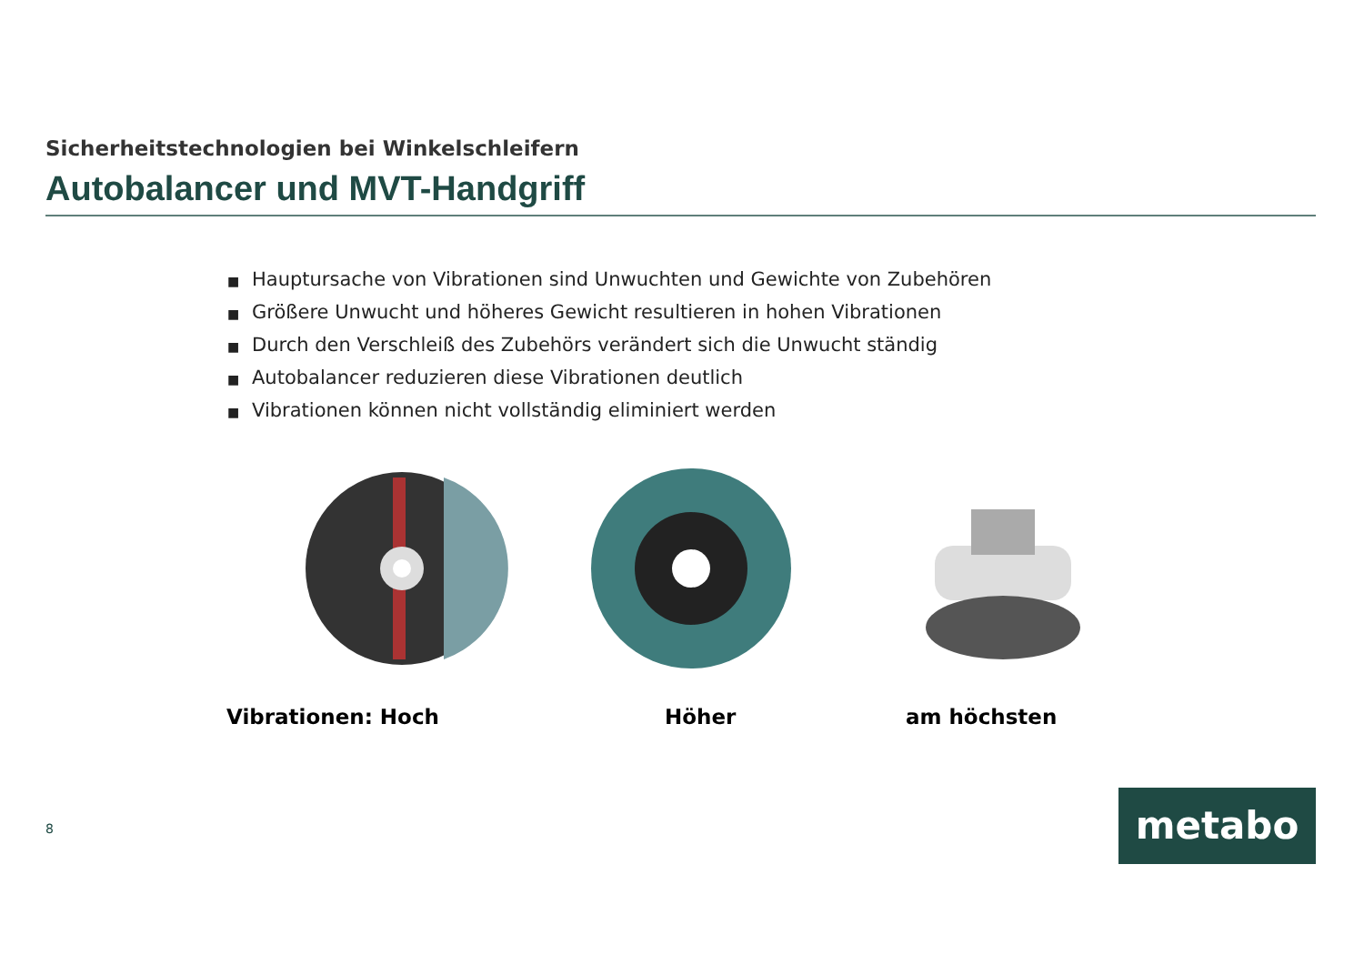Sicherheitstechnologien bei Winkelschleifern
Autobalancer und MVT-Handgriff
■ Hauptursache von Vibrationen sind Unwuchten und Gewichte von Zubehören
■ Größere Unwucht und höheres Gewicht resultieren in hohen Vibrationen
■ Durch den Verschleiß des Zubehörs verändert sich die Unwucht ständig
■ Autobalancer reduzieren diese Vibrationen deutlich
■ Vibrationen können nicht vollständig eliminiert werden
Vibrationen: Hoch Höher am höchsten
8 metabo